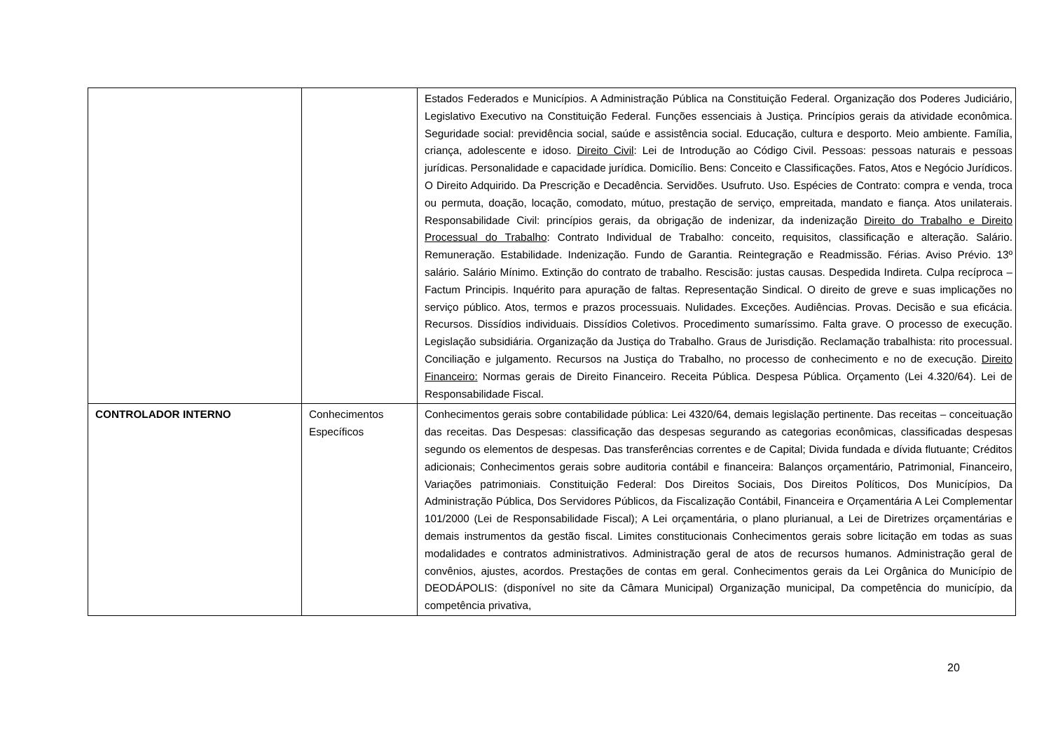| | | Estados Federados e Municípios. A Administração Pública na Constituição Federal. Organização dos Poderes Judiciário, Legislativo Executivo na Constituição Federal. Funções essenciais à Justiça. Princípios gerais da atividade econômica. Seguridade social: previdência social, saúde e assistência social. Educação, cultura e desporto. Meio ambiente. Família, criança, adolescente e idoso. Direito Civil : Lei de Introdução ao Código Civil. Pessoas: pessoas naturais e pessoas jurídicas. Personalidade e capacidade jurídica. Domicílio. Bens: Conceito e Classificações. Fatos, Atos e Negócio Jurídicos. O Direito Adquirido. Da Prescrição e Decadência. Servidões. Usufruto. Uso. Espécies de Contrato: compra e venda, troca ou permuta, doação, locação, comodato, mútuo, prestação de serviço, empreitada, mandato e fiança. Atos unilaterais. Responsabilidade Civil: princípios gerais, da obrigação de indenizar, da indenização Direito do Trabalho e Direito Processual do Trabalho : Contrato Individual de Trabalho: conceito, requisitos, classificação e alteração. Salário. Remuneração. Estabilidade. Indenização. Fundo de Garantia. Reintegração e Readmissão. Férias. Aviso Prévio. 13º salário. Salário Mínimo. Extinção do contrato de trabalho. Rescisão: justas causas. Despedida Indireta. Culpa recíproca – Factum Principis. Inquérito para apuração de faltas. Representação Sindical. O direito de greve e suas implicações no serviço público. Atos, termos e prazos processuais. Nulidades. Exceções. Audiências. Provas. Decisão e sua eficácia. Recursos. Dissídios individuais. Dissídios Coletivos. Procedimento sumaríssimo. Falta grave. O processo de execução. Legislação subsidiária. Organização da Justiça do Trabalho. Graus de Jurisdição. Reclamação trabalhista: rito processual. Conciliação e julgamento. Recursos na Justiça do Trabalho, no processo de conhecimento e no de execução. Direito Financeiro: Normas gerais de Direito Financeiro. Receita Pública. Despesa Pública. Orçamento (Lei 4.320/64). Lei de Responsabilidade Fiscal. |
| CONTROLADOR INTERNO | Conhecimentos Específicos | Conhecimentos gerais sobre contabilidade pública: Lei 4320/64, demais legislação pertinente. Das receitas – conceituação das receitas. Das Despesas: classificação das despesas segurando as categorias econômicas, classificadas despesas segundo os elementos de despesas. Das transferências correntes e de Capital; Divida fundada e dívida flutuante; Créditos adicionais; Conhecimentos gerais sobre auditoria contábil e financeira: Balanços orçamentário, Patrimonial, Financeiro, Variações patrimoniais. Constituição Federal: Dos Direitos Sociais, Dos Direitos Políticos, Dos Municípios, Da Administração Pública, Dos Servidores Públicos, da Fiscalização Contábil, Financeira e Orçamentária A Lei Complementar 101/2000 (Lei de Responsabilidade Fiscal); A Lei orçamentária, o plano plurianual, a Lei de Diretrizes orçamentárias e demais instrumentos da gestão fiscal. Limites constitucionais Conhecimentos gerais sobre licitação em todas as suas modalidades e contratos administrativos. Administração geral de atos de recursos humanos. Administração geral de convênios, ajustes, acordos. Prestações de contas em geral. Conhecimentos gerais da Lei Orgânica do Município de DEODÁPOLIS: (disponível no site da Câmara Municipal) Organização municipal, Da competência do município, da competência privativa, |
20